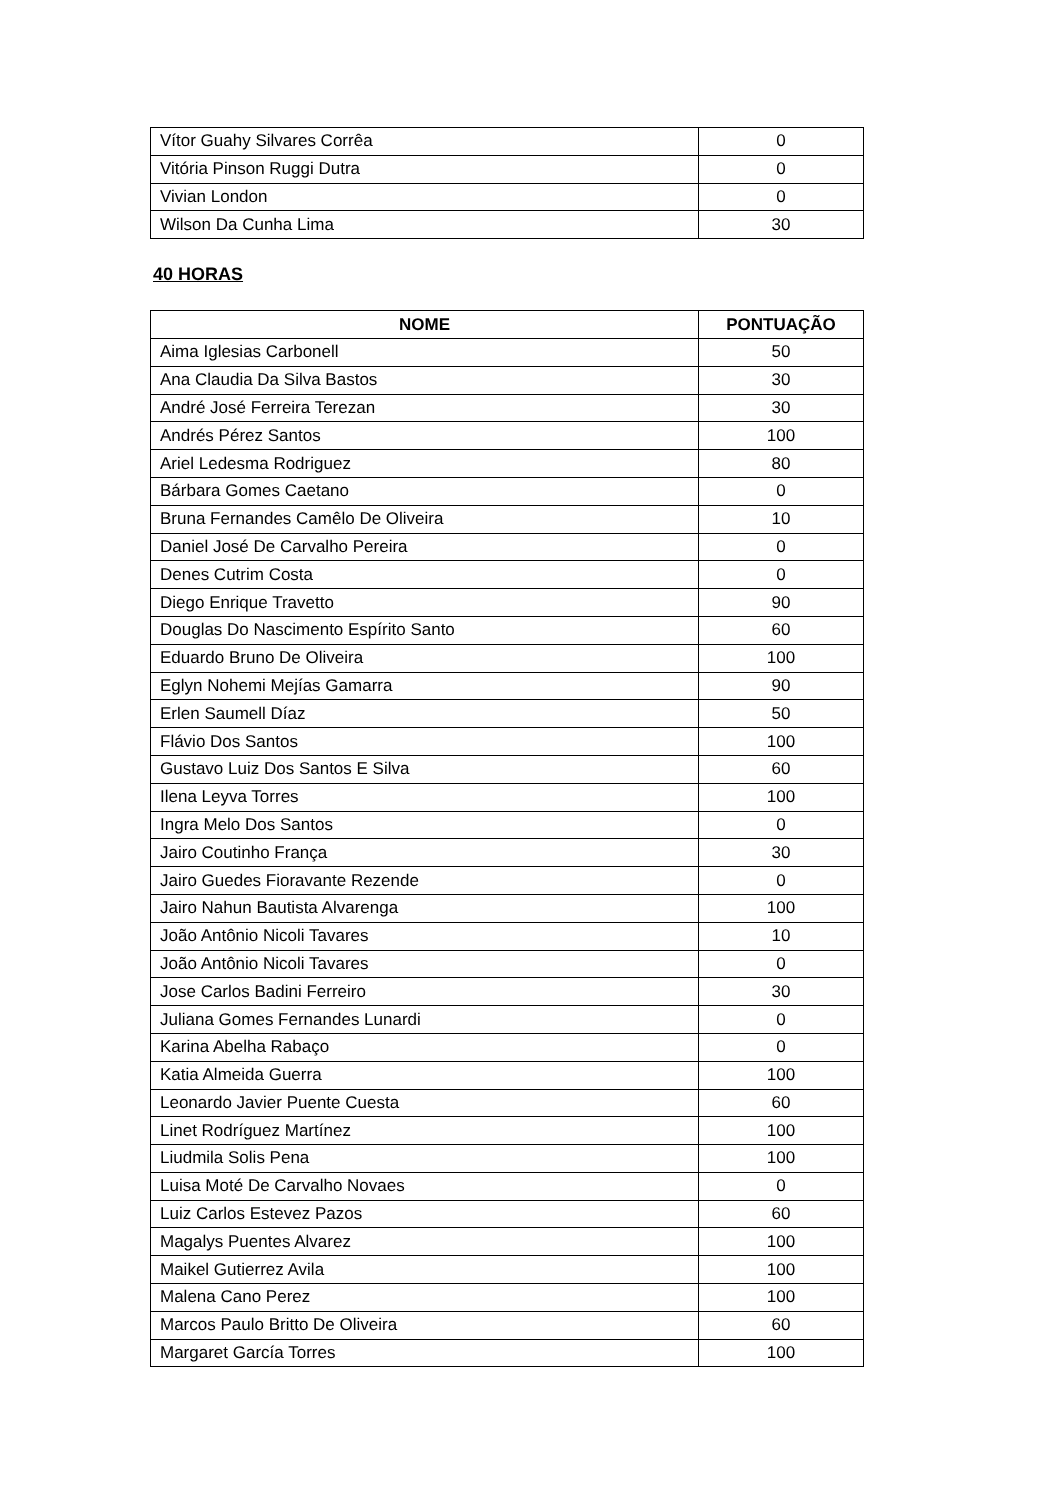| Vítor Guahy Silvares Corrêa | 0 |
| Vitória Pinson Ruggi Dutra | 0 |
| Vivian London | 0 |
| Wilson Da Cunha Lima | 30 |
40 HORAS
| NOME | PONTUAÇÃO |
| --- | --- |
| Aima Iglesias Carbonell | 50 |
| Ana Claudia Da Silva Bastos | 30 |
| André José Ferreira Terezan | 30 |
| Andrés Pérez Santos | 100 |
| Ariel Ledesma Rodriguez | 80 |
| Bárbara Gomes Caetano | 0 |
| Bruna Fernandes Camêlo De Oliveira | 10 |
| Daniel José De Carvalho Pereira | 0 |
| Denes Cutrim Costa | 0 |
| Diego Enrique Travetto | 90 |
| Douglas Do Nascimento Espírito Santo | 60 |
| Eduardo Bruno De Oliveira | 100 |
| Eglyn Nohemi Mejías Gamarra | 90 |
| Erlen Saumell Díaz | 50 |
| Flávio Dos Santos | 100 |
| Gustavo Luiz Dos Santos E Silva | 60 |
| Ilena Leyva Torres | 100 |
| Ingra Melo Dos Santos | 0 |
| Jairo Coutinho França | 30 |
| Jairo Guedes Fioravante Rezende | 0 |
| Jairo Nahun Bautista Alvarenga | 100 |
| João Antônio Nicoli Tavares | 10 |
| João Antônio Nicoli Tavares | 0 |
| Jose Carlos Badini Ferreiro | 30 |
| Juliana Gomes Fernandes Lunardi | 0 |
| Karina Abelha Rabaço | 0 |
| Katia Almeida Guerra | 100 |
| Leonardo Javier Puente Cuesta | 60 |
| Linet Rodríguez Martínez | 100 |
| Liudmila Solis Pena | 100 |
| Luisa Moté De Carvalho Novaes | 0 |
| Luiz Carlos Estevez Pazos | 60 |
| Magalys Puentes Alvarez | 100 |
| Maikel Gutierrez Avila | 100 |
| Malena Cano Perez | 100 |
| Marcos Paulo Britto De Oliveira | 60 |
| Margaret García Torres | 100 |